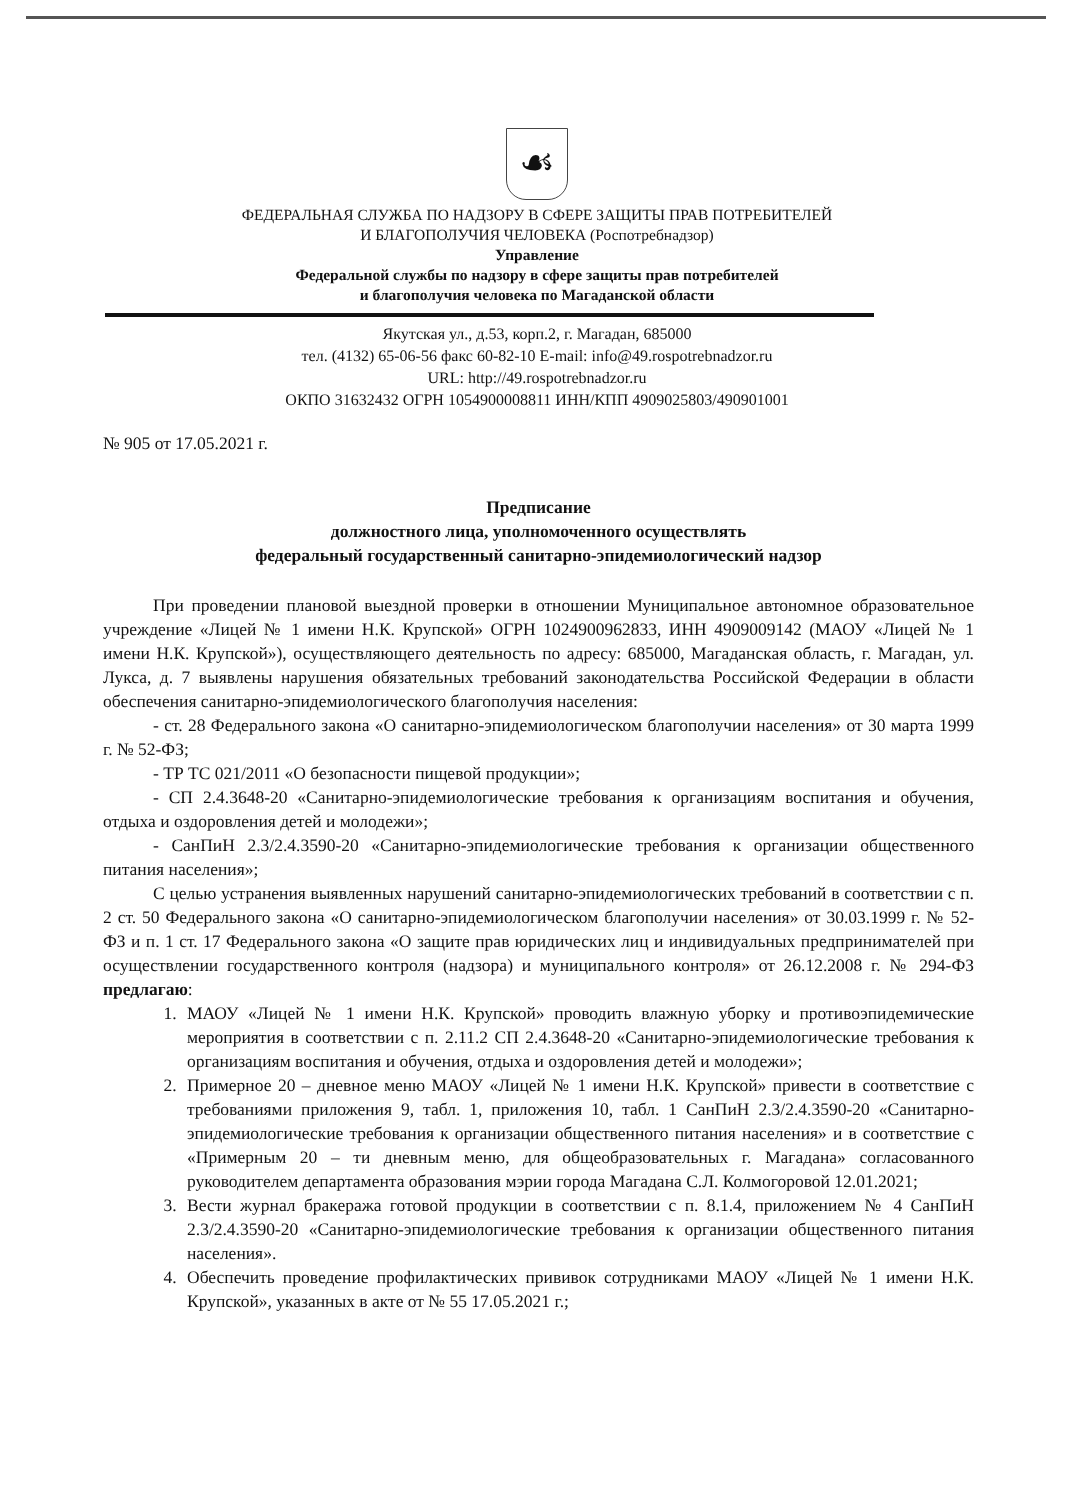☙
ФЕДЕРАЛЬНАЯ СЛУЖБА ПО НАДЗОРУ В СФЕРЕ ЗАЩИТЫ ПРАВ ПОТРЕБИТЕЛЕЙ
И БЛАГОПОЛУЧИЯ ЧЕЛОВЕКА (Роспотребнадзор)
Управление
Федеральной службы по надзору в сфере защиты прав потребителей
и благополучия человека по Магаданской области
Якутская ул., д.53, корп.2, г. Магадан, 685000
тел. (4132) 65-06-56 факс 60-82-10 E-mail: info@49.rospotrebnadzor.ru
URL: http://49.rospotrebnadzor.ru
ОКПО 31632432 ОГРН 1054900008811 ИНН/КПП 4909025803/490901001
№ 905 от 17.05.2021 г.
Предписание
должностного лица, уполномоченного осуществлять
федеральный государственный санитарно-эпидемиологический надзор
При проведении плановой выездной проверки в отношении Муниципальное автономное образовательное учреждение «Лицей № 1 имени Н.К. Крупской» ОГРН 1024900962833, ИНН 4909009142 (МАОУ «Лицей № 1 имени Н.К. Крупской»), осуществляющего деятельность по адресу: 685000, Магаданская область, г. Магадан, ул. Лукса, д. 7 выявлены нарушения обязательных требований законодательства Российской Федерации в области обеспечения санитарно-эпидемиологического благополучия населения:
- ст. 28 Федерального закона «О санитарно-эпидемиологическом благополучии населения» от 30 марта 1999 г. № 52-ФЗ;
- ТР ТС 021/2011 «О безопасности пищевой продукции»;
- СП 2.4.3648-20 «Санитарно-эпидемиологические требования к организациям воспитания и обучения, отдыха и оздоровления детей и молодежи»;
- СанПиН 2.3/2.4.3590-20 «Санитарно-эпидемиологические требования к организации общественного питания населения»;
С целью устранения выявленных нарушений санитарно-эпидемиологических требований в соответствии с п. 2 ст. 50 Федерального закона «О санитарно-эпидемиологическом благополучии населения» от 30.03.1999 г. № 52-ФЗ и п. 1 ст. 17 Федерального закона «О защите прав юридических лиц и индивидуальных предпринимателей при осуществлении государственного контроля (надзора) и муниципального контроля» от 26.12.2008 г. № 294-ФЗ предлагаю:
1. МАОУ «Лицей № 1 имени Н.К. Крупской» проводить влажную уборку и противоэпидемические мероприятия в соответствии с п. 2.11.2 СП 2.4.3648-20 «Санитарно-эпидемиологические требования к организациям воспитания и обучения, отдыха и оздоровления детей и молодежи»;
2. Примерное 20 – дневное меню МАОУ «Лицей № 1 имени Н.К. Крупской» привести в соответствие с требованиями приложения 9, табл. 1, приложения 10, табл. 1 СанПиН 2.3/2.4.3590-20 «Санитарно-эпидемиологические требования к организации общественного питания населения» и в соответствие с «Примерным 20 – ти дневным меню, для общеобразовательных г. Магадана» согласованного руководителем департамента образования мэрии города Магадана С.Л. Колмогоровой 12.01.2021;
3. Вести журнал бракеража готовой продукции в соответствии с п. 8.1.4, приложением № 4 СанПиН 2.3/2.4.3590-20 «Санитарно-эпидемиологические требования к организации общественного питания населения».
4. Обеспечить проведение профилактических прививок сотрудниками МАОУ «Лицей № 1 имени Н.К. Крупской», указанных в акте от № 55 17.05.2021 г.;